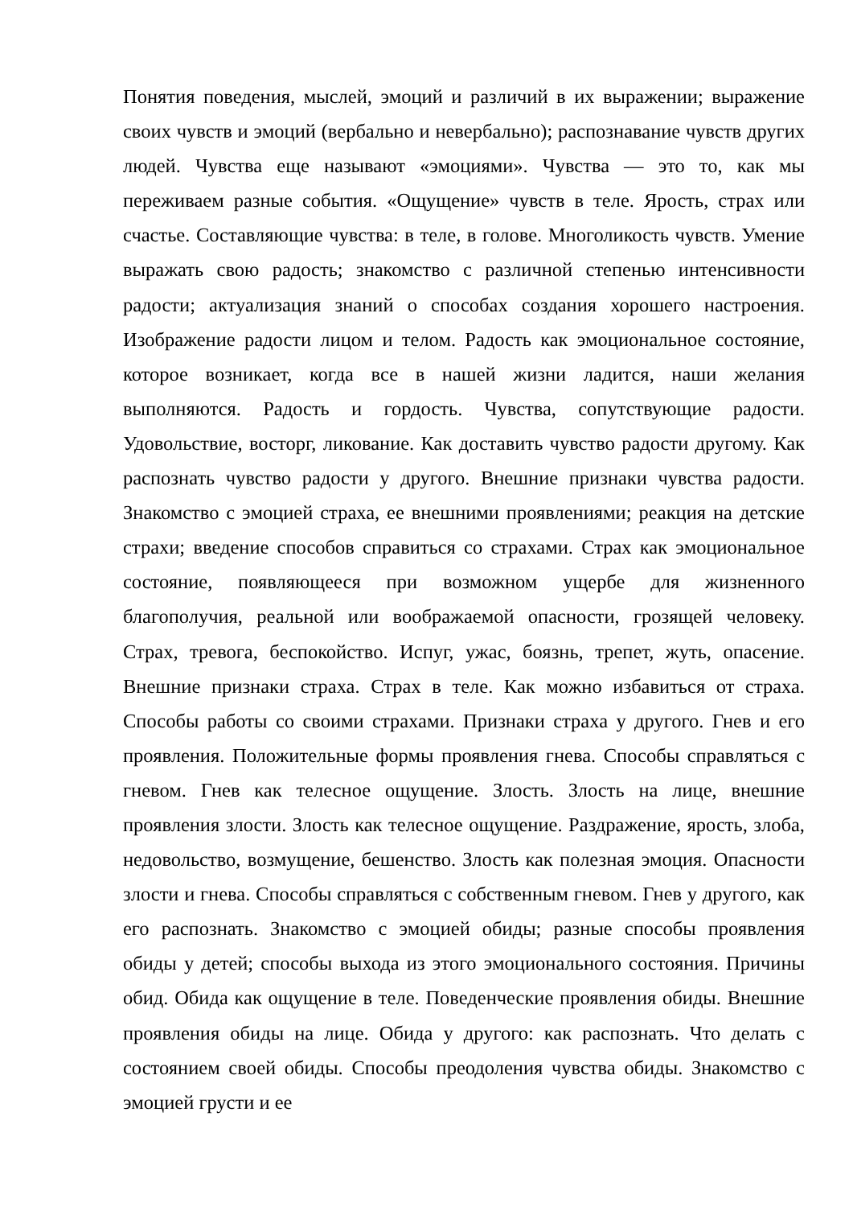Понятия поведения, мыслей, эмоций и различий в их выражении; выражение своих чувств и эмоций (вербально и невербально); распознавание чувств других людей. Чувства еще называют «эмоциями». Чувства — это то, как мы переживаем разные события. «Ощущение» чувств в теле. Ярость, страх или счастье. Составляющие чувства: в теле, в голове. Многоликость чувств. Умение выражать свою радость; знакомство с различной степенью интенсивности радости; актуализация знаний о способах создания хорошего настроения. Изображение радости лицом и телом. Радость как эмоциональное состояние, которое возникает, когда все в нашей жизни ладится, наши желания выполняются. Радость и гордость. Чувства, сопутствующие радости. Удовольствие, восторг, ликование. Как доставить чувство радости другому. Как распознать чувство радости у другого. Внешние признаки чувства радости. Знакомство с эмоцией страха, ее внешними проявлениями; реакция на детские страхи; введение способов справиться со страхами. Страх как эмоциональное состояние, появляющееся при возможном ущербе для жизненного благополучия, реальной или воображаемой опасности, грозящей человеку. Страх, тревога, беспокойство. Испуг, ужас, боязнь, трепет, жуть, опасение. Внешние признаки страха. Страх в теле. Как можно избавиться от страха. Способы работы со своими страхами. Признаки страха у другого. Гнев и его проявления. Положительные формы проявления гнева. Способы справляться с гневом. Гнев как телесное ощущение. Злость. Злость на лице, внешние проявления злости. Злость как телесное ощущение. Раздражение, ярость, злоба, недовольство, возмущение, бешенство. Злость как полезная эмоция. Опасности злости и гнева. Способы справляться с собственным гневом. Гнев у другого, как его распознать. Знакомство с эмоцией обиды; разные способы проявления обиды у детей; способы выхода из этого эмоционального состояния. Причины обид. Обида как ощущение в теле. Поведенческие проявления обиды. Внешние проявления обиды на лице. Обида у другого: как распознать. Что делать с состоянием своей обиды. Способы преодоления чувства обиды. Знакомство с эмоцией грусти и ее